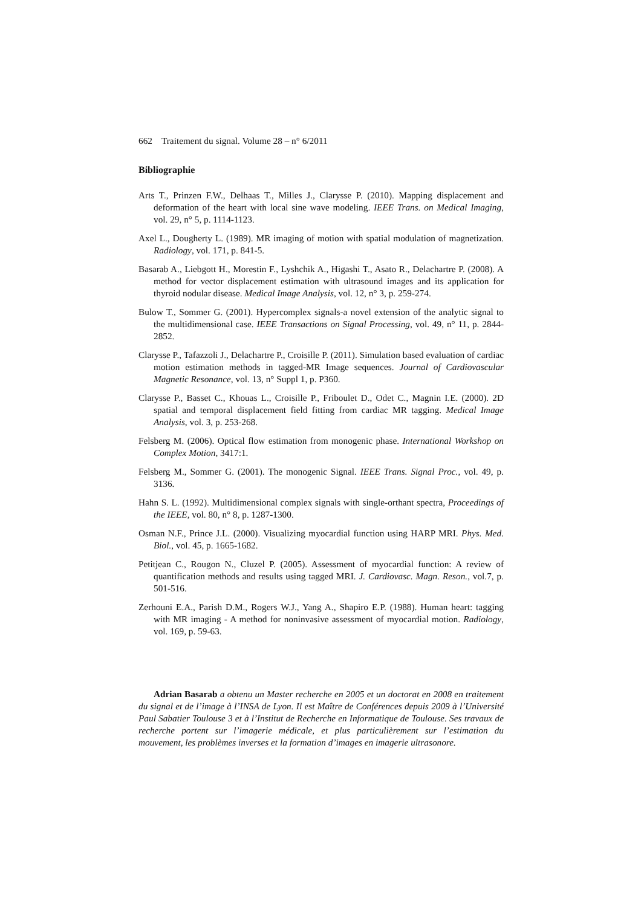662 Traitement du signal. Volume 28 – n° 6/2011
Bibliographie
Arts T., Prinzen F.W., Delhaas T., Milles J., Clarysse P. (2010). Mapping displacement and deformation of the heart with local sine wave modeling. IEEE Trans. on Medical Imaging, vol. 29, n° 5, p. 1114-1123.
Axel L., Dougherty L. (1989). MR imaging of motion with spatial modulation of magnetization. Radiology, vol. 171, p. 841-5.
Basarab A., Liebgott H., Morestin F., Lyshchik A., Higashi T., Asato R., Delachartre P. (2008). A method for vector displacement estimation with ultrasound images and its application for thyroid nodular disease. Medical Image Analysis, vol. 12, n° 3, p. 259-274.
Bulow T., Sommer G. (2001). Hypercomplex signals-a novel extension of the analytic signal to the multidimensional case. IEEE Transactions on Signal Processing, vol. 49, n° 11, p. 2844-2852.
Clarysse P., Tafazzoli J., Delachartre P., Croisille P. (2011). Simulation based evaluation of cardiac motion estimation methods in tagged-MR Image sequences. Journal of Cardiovascular Magnetic Resonance, vol. 13, n° Suppl 1, p. P360.
Clarysse P., Basset C., Khouas L., Croisille P., Friboulet D., Odet C., Magnin I.E. (2000). 2D spatial and temporal displacement field fitting from cardiac MR tagging. Medical Image Analysis, vol. 3, p. 253-268.
Felsberg M. (2006). Optical flow estimation from monogenic phase. International Workshop on Complex Motion, 3417:1.
Felsberg M., Sommer G. (2001). The monogenic Signal. IEEE Trans. Signal Proc., vol. 49, p. 3136.
Hahn S. L. (1992). Multidimensional complex signals with single-orthant spectra, Proceedings of the IEEE, vol. 80, n° 8, p. 1287-1300.
Osman N.F., Prince J.L. (2000). Visualizing myocardial function using HARP MRI. Phys. Med. Biol., vol. 45, p. 1665-1682.
Petitjean C., Rougon N., Cluzel P. (2005). Assessment of myocardial function: A review of quantification methods and results using tagged MRI. J. Cardiovasc. Magn. Reson., vol.7, p. 501-516.
Zerhouni E.A., Parish D.M., Rogers W.J., Yang A., Shapiro E.P. (1988). Human heart: tagging with MR imaging - A method for noninvasive assessment of myocardial motion. Radiology, vol. 169, p. 59-63.
Adrian Basarab a obtenu un Master recherche en 2005 et un doctorat en 2008 en traitement du signal et de l’image à l’INSA de Lyon. Il est Maître de Conférences depuis 2009 à l’Université Paul Sabatier Toulouse 3 et à l’Institut de Recherche en Informatique de Toulouse. Ses travaux de recherche portent sur l’imagerie médicale, et plus particulièrement sur l’estimation du mouvement, les problèmes inverses et la formation d’images en imagerie ultrasonore.